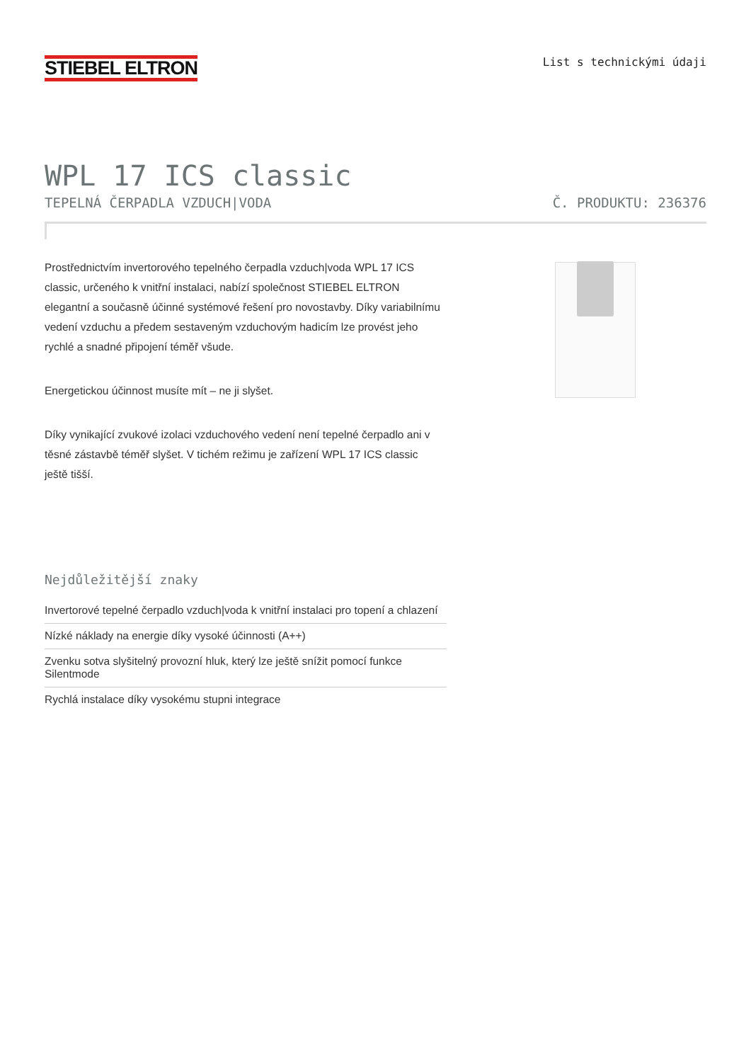STIEBEL ELTRON
List s technickými údaji
WPL 17 ICS classic
TEPELNÁ ČERPADLA VZDUCH|VODA Č. PRODUKTU: 236376
Prostřednictvím invertorového tepelného čerpadla vzduch|voda WPL 17 ICS classic, určeného k vnitřní instalaci, nabízí společnost STIEBEL ELTRON elegantní a současně účinné systémové řešení pro novostavby. Díky variabilnímu vedení vzduchu a předem sestaveným vzduchovým hadicím lze provést jeho rychlé a snadné připojení téměř všude.
Energetickou účinnost musíte mít – ne ji slyšet.
Díky vynikající zvukové izolaci vzduchového vedení není tepelné čerpadlo ani v těsné zástavbě téměř slyšet. V tichém režimu je zařízení WPL 17 ICS classic ještě tišší.
Nejdůležitější znaky
Invertorové tepelné čerpadlo vzduch|voda k vnitřní instalaci pro topení a chlazení
Nízké náklady na energie díky vysoké účinnosti (A++)
Zvenku sotva slyšitelný provozní hluk, který lze ještě snížit pomocí funkce Silentmode
Rychlá instalace díky vysokému stupni integrace